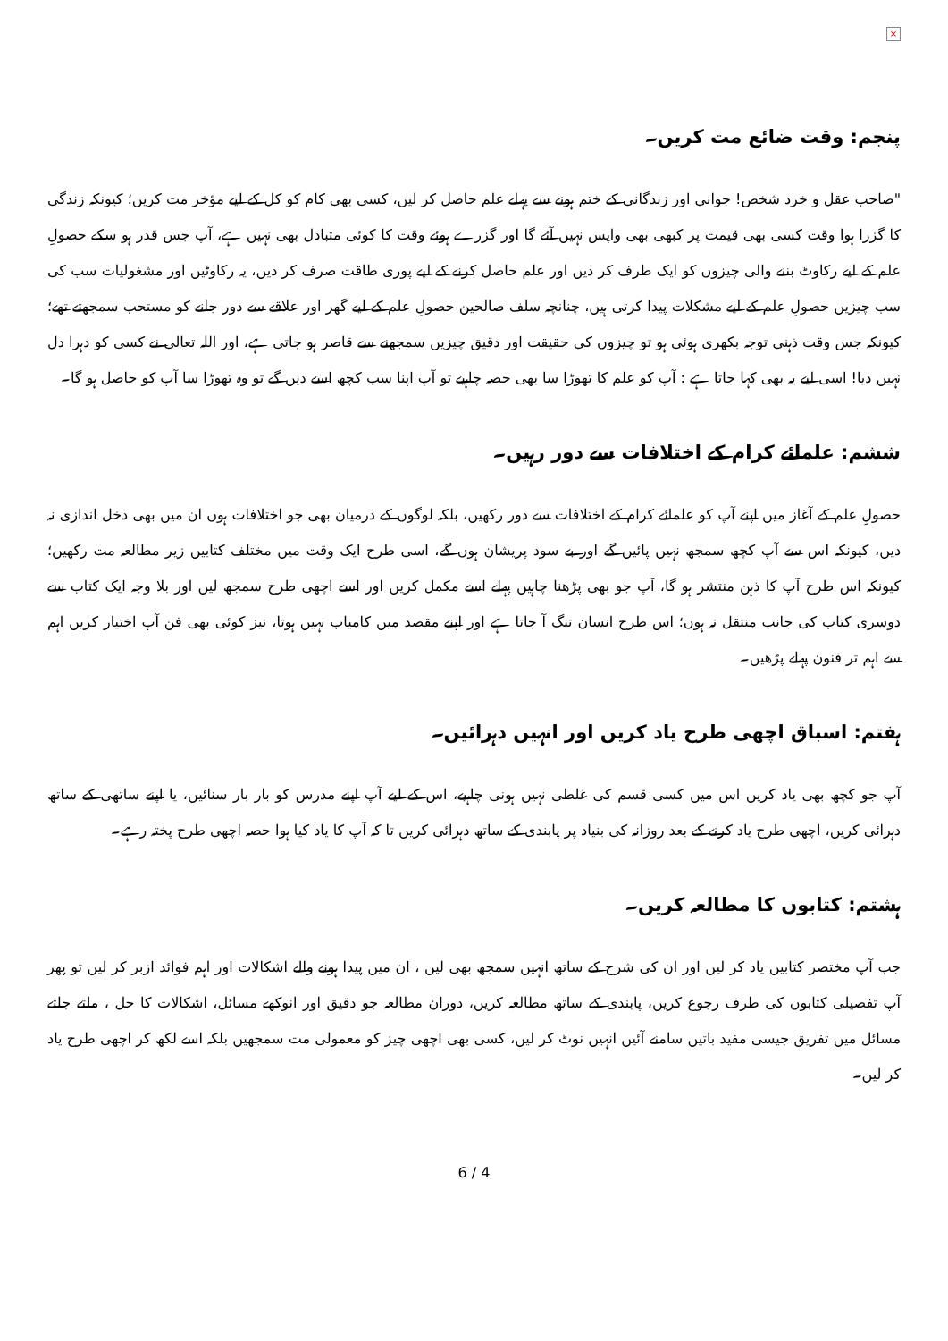×
پنجم: وقت ضائع مت کریں۔
"صاحب عقل و خرد شخص! جوانی اور زندگانی کے ختم ہونے سے پہلے علم حاصل کر لیں، کسی بھی کام کو کل کے لیے مؤخر مت کریں؛ کیونکہ زندگی کا گزرا ہوا وقت کسی بھی قیمت پر کبھی بھی واپس نہیں آئے گا اور گزرے ہوئے وقت کا کوئی متبادل بھی نہیں ہے، آپ جس قدر ہو سکے حصولِ علم کے لیے رکاوٹ بننے والی چیزوں کو ایک طرف کر دیں اور علم حاصل کرنے کے لیے پوری طاقت صرف کر دیں، یہ رکاوٹیں اور مشغولیات سب کی سب چیزیں حصولِ علم کے لیے مشکلات پیدا کرتی ہیں، چنانچہ سلف صالحین حصولِ علم کے لیے گھر اور علاقے سے دور جانے کو مستحب سمجھتے تھے؛ کیونکہ جس وقت ذہنی توجہ بکھری ہوئی ہو تو چیزوں کی حقیقت اور دقیق چیزیں سمجھنے سے قاصر ہو جاتی ہے، اور اللہ تعالی نے کسی کو دہرا دل نہیں دیا! اسی لیے یہ بھی کہا جاتا ہے : آپ کو علم کا تھوڑا سا بھی حصہ چاہیے تو آپ اپنا سب کچھ اسے دیں گے تو وہ تھوڑا سا آپ کو حاصل ہو گا۔
ششم: علمائے کرام کے اختلافات سے دور رہیں۔
حصولِ علم کے آغاز میں اپنے آپ کو علمائے کرام کے اختلافات سے دور رکھیں، بلکہ لوگوں کے درمیان بھی جو اختلافات ہوں ان میں بھی دخل اندازی نہ دیں، کیونکہ اس سے آپ کچھ سمجھ نہیں پائیں گے اور بے سود پریشان ہوں گے، اسی طرح ایک وقت میں مختلف کتابیں زیر مطالعہ مت رکھیں؛ کیونکہ اس طرح آپ کا ذہن منتشر ہو گا، آپ جو بھی پڑھنا چاہیں پہلے اسے مکمل کریں اور اسے اچھی طرح سمجھ لیں اور بلا وجہ ایک کتاب سے دوسری کتاب کی جانب منتقل نہ ہوں؛ اس طرح انسان تنگ آ جاتا ہے اور اپنے مقصد میں کامیاب نہیں ہوتا، نیز کوئی بھی فن آپ اختیار کریں اہم سے اہم تر فنون پہلے پڑھیں۔
ہفتم: اسباق اچھی طرح یاد کریں اور انہیں دہرائیں۔
آپ جو کچھ بھی یاد کریں اس میں کسی قسم کی غلطی نہیں ہونی چاہیے، اس کے لیے آپ اپنے مدرس کو بار بار سنائیں، یا اپنے ساتھی کے ساتھ دہرائی کریں، اچھی طرح یاد کرنے کے بعد روزانہ کی بنیاد پر پابندی کے ساتھ دہرائی کریں تا کہ آپ کا یاد کیا ہوا حصہ اچھی طرح پختہ رہے۔
ہشتم: کتابوں کا مطالعہ کریں۔
جب آپ مختصر کتابیں یاد کر لیں اور ان کی شرح کے ساتھ انہیں سمجھ بھی لیں ، ان میں پیدا ہونے والے اشکالات اور اہم فوائد ازبر کر لیں تو پھر آپ تفصیلی کتابوں کی طرف رجوع کریں، پابندی کے ساتھ مطالعہ کریں، دوران مطالعہ جو دقیق اور انوکھے مسائل، اشکالات کا حل ، ملتے جلتے مسائل میں تفریق جیسی مفید باتیں سامنے آئیں انہیں نوٹ کر لیں، کسی بھی اچھی چیز کو معمولی مت سمجھیں بلکہ اسے لکھ کر اچھی طرح یاد کر لیں۔
6 / 4